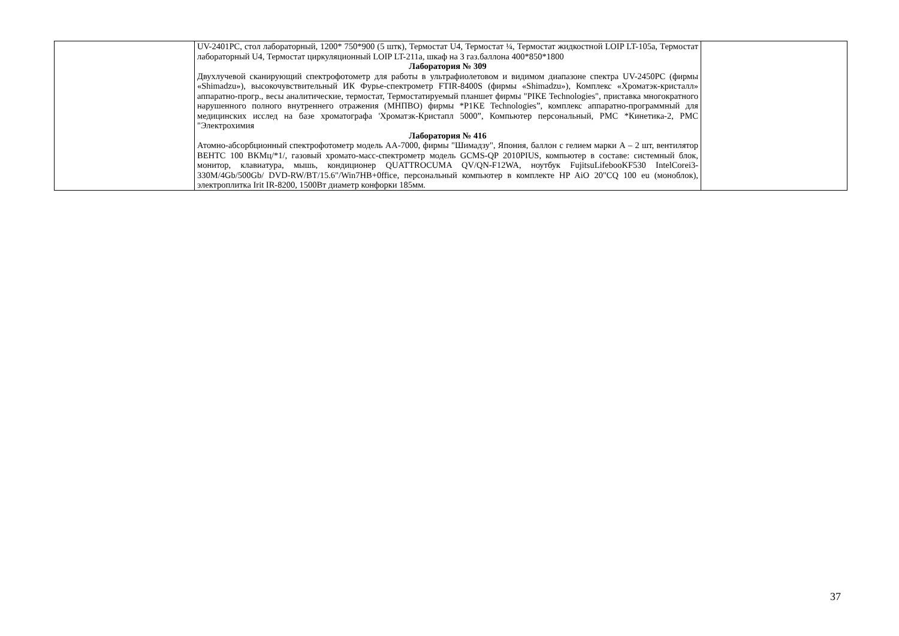| | UV-2401PC, стол лабораторный, 1200* 750*900 (5 штк), Термостат U4, Термостат ¼, Термостат жидкостной LOIP LT-105a, Термостат лабораторный U4, Термостат циркуляционный LOIP LT-211a, шкаф на 3 газ.баллона 400*850*1800 Лаборатория № 309 Двухлучевой сканирующий спектрофотометр для работы в ультрафиолетовом и видимом диапазоне спектра UV-2450PC (фирмы «Shimadzu»), высокочувствительный ИК Фурье-спектрометр FTIR-8400S (фирмы «Shimadzu»), Комплекс «Хроматэк-кристалл» аппаратно-прогр., весы аналитические, термостат, Термостатируемый планшет фирмы "PIKE Technologies", приставка многократного нарушенного полного внутреннего отражения (МНПВО) фирмы *P1KE Technologies”, комплекс аппаратно-программный для медицинских исслед на базе хроматографа 'Хроматзк-Кристапл 5000”, Компьютер персональный, РМС *Кинетика-2, РМС "Электрохимия Лаборатория № 416 Атомно-абсорбционный спектрофотометр модель АА-7000, фирмы "Шимадзу", Япония, баллон с гелием марки А – 2 шт, вентилятор ВЕНТС 100 ВКМц/*1/, газовый хромато-масс-спектрометр модель GCMS-QP 2010PIUS, компьютер в составе: системный блок, монитор, клавиатура, мышь, кондиционер QUATTROCUMA QV/QN-F12WA, ноутбук FujitsuLifebooKF530 IntelCorei3-330M/4Gb/500Gb/ DVD-RW/BT/15.6"/Win7HB+0ffice, персональный компьютер в комплекте HP AiO 20"CQ 100 eu (моноблок), электроплитка Irit IR-8200, 1500Вт диаметр конфорки 185мм. | |
37